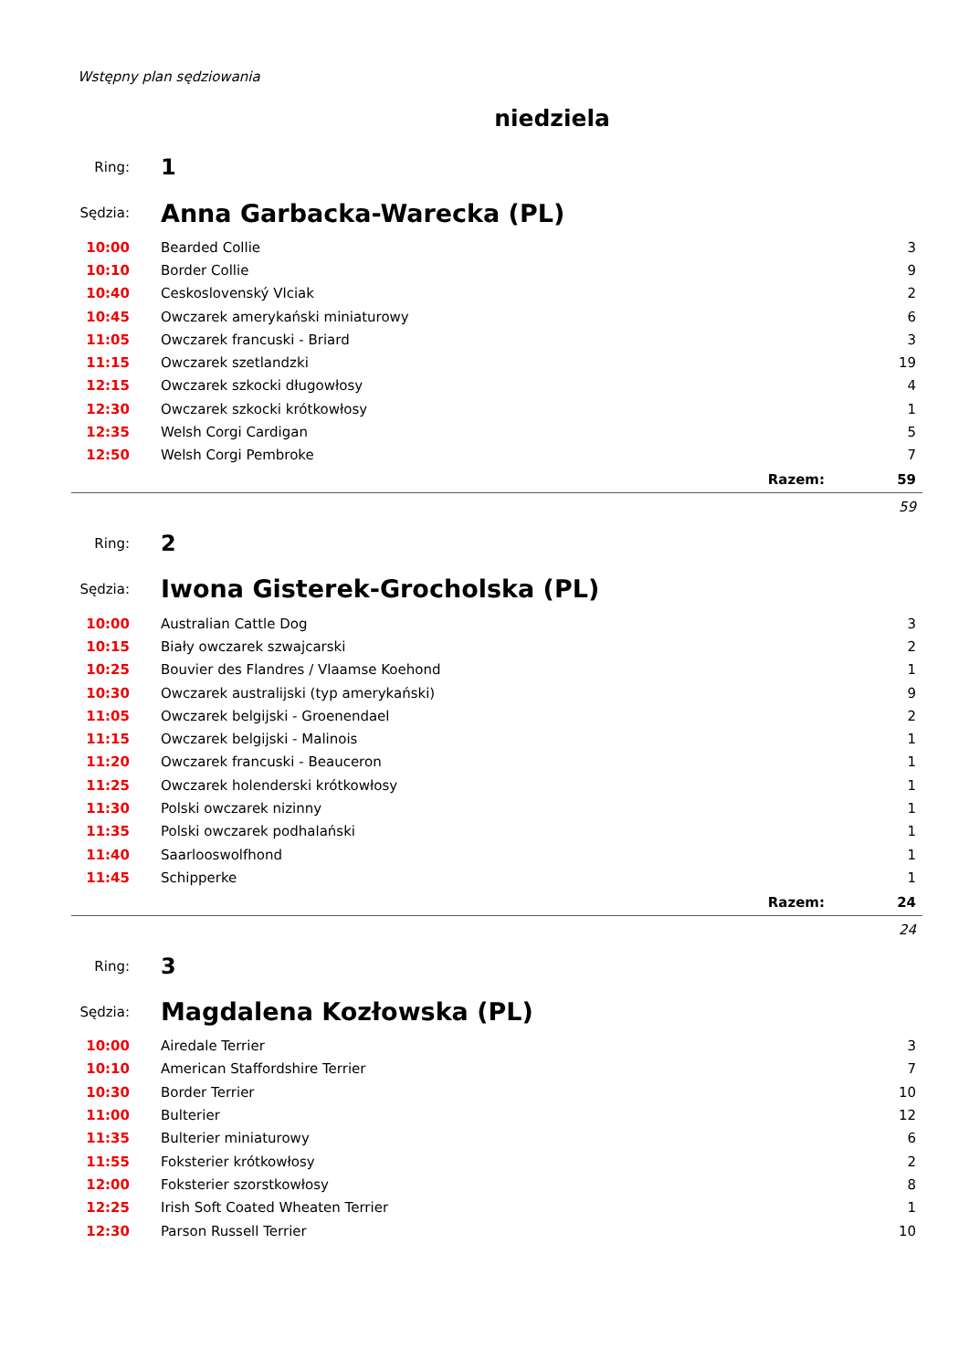Wstępny plan sędziowania
niedziela
| Ring: | | 1 | | |
| Sędzia: | | Anna Garbacka-Warecka (PL) | | |
| 10:00 | | Bearded Collie | | 3 |
| 10:10 | | Border Collie | | 9 |
| 10:40 | | Ceskoslovenský Vlciak | | 2 |
| 10:45 | | Owczarek amerykański miniaturowy | | 6 |
| 11:05 | | Owczarek francuski - Briard | | 3 |
| 11:15 | | Owczarek szetlandzki | | 19 |
| 12:15 | | Owczarek szkocki długowłosy | | 4 |
| 12:30 | | Owczarek szkocki krótkowłosy | | 1 |
| 12:35 | | Welsh Corgi Cardigan | | 5 |
| 12:50 | | Welsh Corgi Pembroke | | 7 |
| | | | Razem: | 59 |
| 59 | | | | |
| Ring: | | 2 | | |
| Sędzia: | | Iwona Gisterek-Grocholska (PL) | | |
| 10:00 | | Australian Cattle Dog | | 3 |
| 10:15 | | Biały owczarek szwajcarski | | 2 |
| 10:25 | | Bouvier des Flandres / Vlaamse Koehond | | 1 |
| 10:30 | | Owczarek australijski (typ amerykański) | | 9 |
| 11:05 | | Owczarek belgijski - Groenendael | | 2 |
| 11:15 | | Owczarek belgijski - Malinois | | 1 |
| 11:20 | | Owczarek francuski - Beauceron | | 1 |
| 11:25 | | Owczarek holenderski krótkowłosy | | 1 |
| 11:30 | | Polski owczarek nizinny | | 1 |
| 11:35 | | Polski owczarek podhalański | | 1 |
| 11:40 | | Saarlooswolfhond | | 1 |
| 11:45 | | Schipperke | | 1 |
| | | | Razem: | 24 |
| 24 | | | | |
| Ring: | | 3 | | |
| Sędzia: | | Magdalena Kozłowska (PL) | | |
| 10:00 | | Airedale Terrier | | 3 |
| 10:10 | | American Staffordshire Terrier | | 7 |
| 10:30 | | Border Terrier | | 10 |
| 11:00 | | Bulterier | | 12 |
| 11:35 | | Bulterier miniaturowy | | 6 |
| 11:55 | | Foksterier krótkowłosy | | 2 |
| 12:00 | | Foksterier szorstkowłosy | | 8 |
| 12:25 | | Irish Soft Coated Wheaten Terrier | | 1 |
| 12:30 | | Parson Russell Terrier | | 10 |